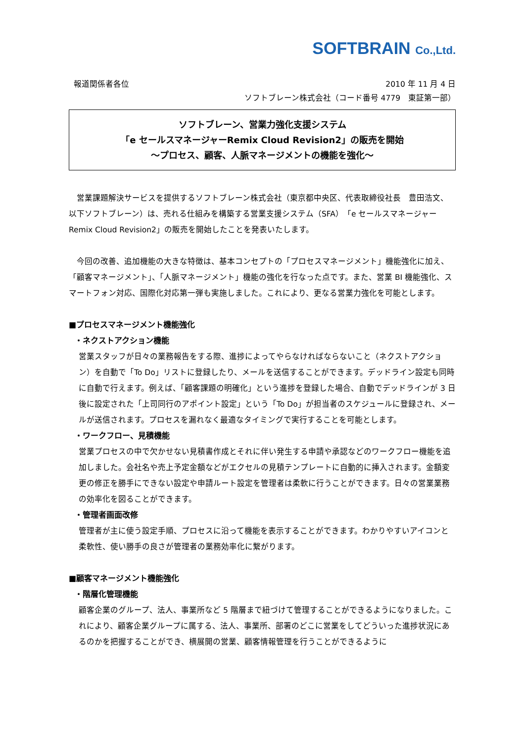SOFTBRAIN Co.,Ltd.
報道関係者各位 2010 年 11 月 4 日
ソフトブレーン株式会社（コード番号 4779　東証第一部）
ソフトブレーン、営業力強化支援システム
「e セールスマネージャーRemix Cloud Revision2」の販売を開始
～プロセス、顧客、人脈マネージメントの機能を強化～
営業課題解決サービスを提供するソフトブレーン株式会社（東京都中央区、代表取締役社長　豊田浩文、以下ソフトブレーン）は、売れる仕組みを構築する営業支援システム（SFA）「e セールスマネージャーRemix Cloud Revision2」の販売を開始したことを発表いたします。
今回の改善、追加機能の大きな特徴は、基本コンセプトの「プロセスマネージメント」機能強化に加え、「顧客マネージメント」、「人脈マネージメント」機能の強化を行なった点です。また、営業 BI 機能強化、スマートフォン対応、国際化対応第一弾も実施しました。これにより、更なる営業力強化を可能とします。
■プロセスマネージメント機能強化
・ネクストアクション機能
営業スタッフが日々の業務報告をする際、進捗によってやらなければならないこと（ネクストアクション）を自動で「To Do」リストに登録したり、メールを送信することができます。デッドライン設定も同時に自動で行えます。例えば、「顧客課題の明確化」という進捗を登録した場合、自動でデッドラインが 3 日後に設定された「上司同行のアポイント設定」という「To Do」が担当者のスケジュールに登録され、メールが送信されます。プロセスを漏れなく最適なタイミングで実行することを可能とします。
・ワークフロー、見積機能
営業プロセスの中で欠かせない見積書作成とそれに伴い発生する申請や承認などのワークフロー機能を追加しました。会社名や売上予定金額などがエクセルの見積テンプレートに自動的に挿入されます。金額変更の修正を勝手にできない設定や申請ルート設定を管理者は柔軟に行うことができます。日々の営業業務の効率化を図ることができます。
・管理者画面改修
管理者が主に使う設定手順、プロセスに沿って機能を表示することができます。わかりやすいアイコンと柔軟性、使い勝手の良さが管理者の業務効率化に繋がります。
■顧客マネージメント機能強化
・階層化管理機能
顧客企業のグループ、法人、事業所など 5 階層まで紐づけて管理することができるようになりました。これにより、顧客企業グループに属する、法人、事業所、部署のどこに営業をしてどういった進捗状況にあるのかを把握することができ、横展開の営業、顧客情報管理を行うことができるように